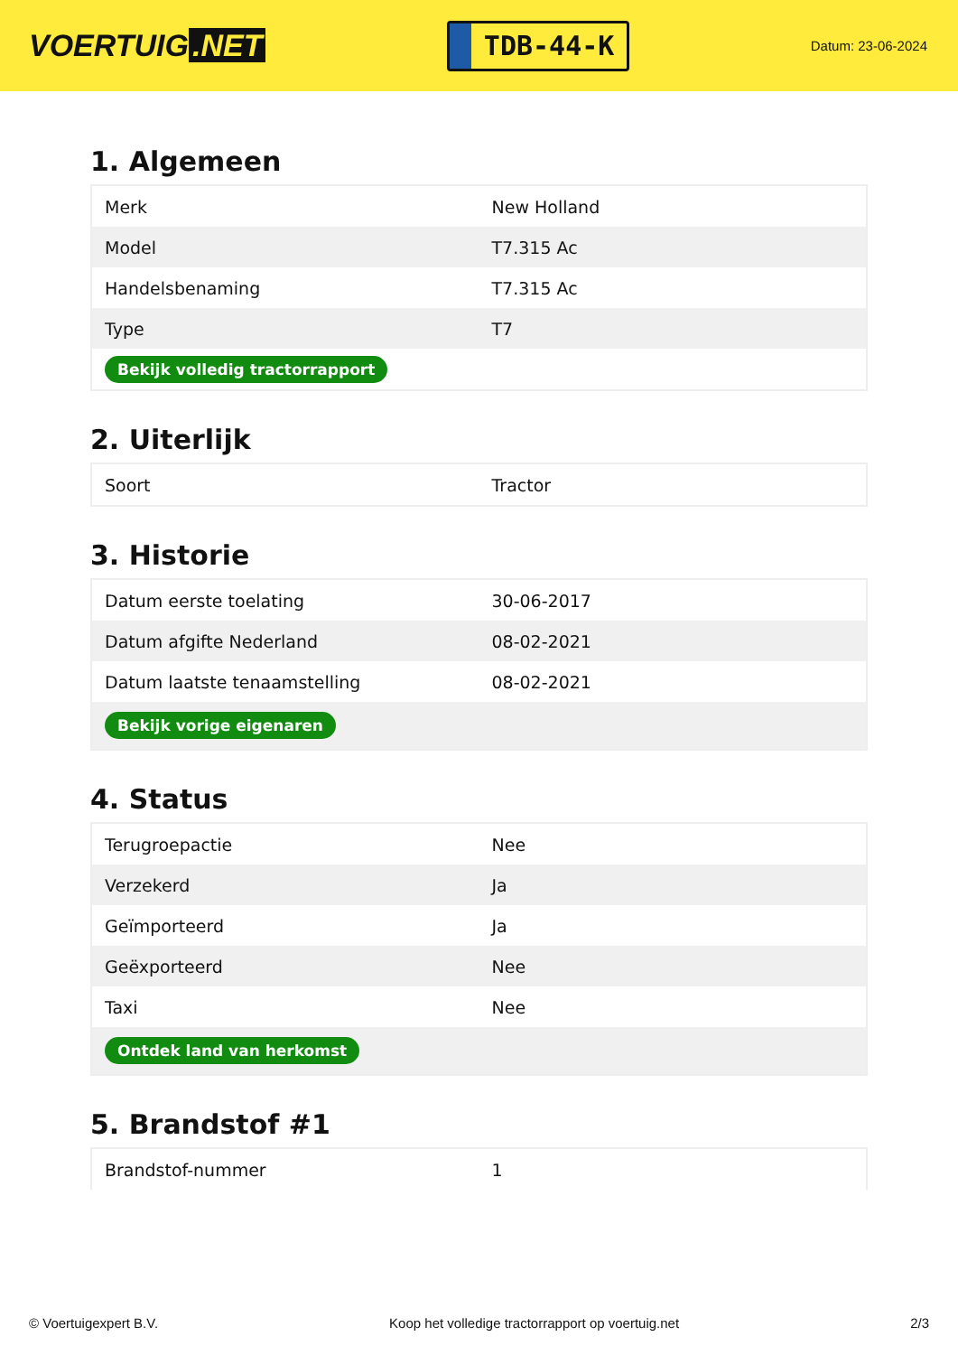VOERTUIG.NET
TDB-44-K
Datum: 23-06-2024
1. Algemeen
| Merk | New Holland |
| Model | T7.315 Ac |
| Handelsbenaming | T7.315 Ac |
| Type | T7 |
| Bekijk volledig tractorrapport | |
2. Uiterlijk
| Soort | Tractor |
3. Historie
| Datum eerste toelating | 30-06-2017 |
| Datum afgifte Nederland | 08-02-2021 |
| Datum laatste tenaamstelling | 08-02-2021 |
| Bekijk vorige eigenaren | |
4. Status
| Terugroepactie | Nee |
| Verzekerd | Ja |
| Geïmporteerd | Ja |
| Geëxporteerd | Nee |
| Taxi | Nee |
| Ontdek land van herkomst | |
5. Brandstof #1
| Brandstof-nummer | 1 |
© Voertuigexpert B.V. Koop het volledige tractorrapport op voertuig.net 2/3